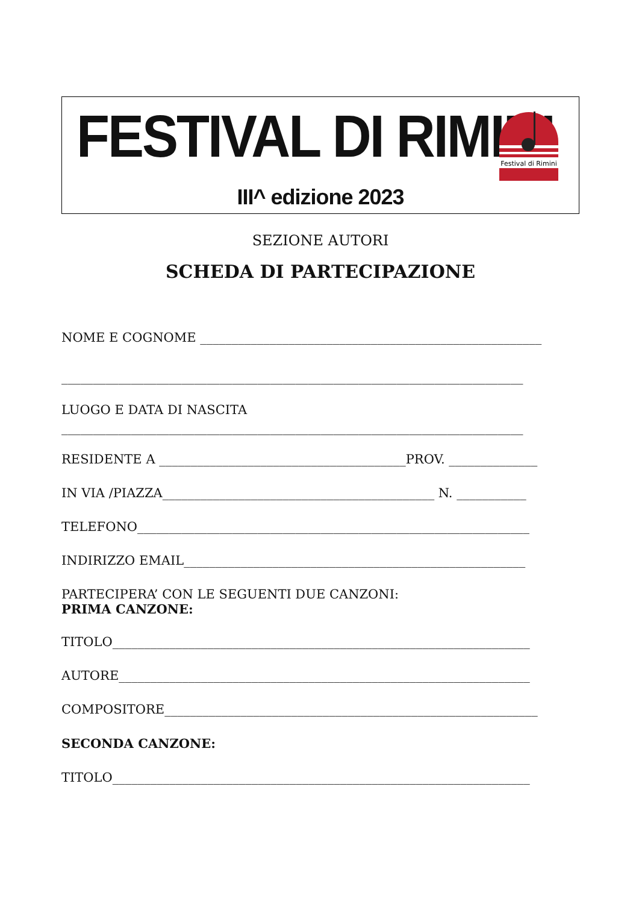FESTIVAL DI RIMINI
Festival di Rimini
III^ edizione 2023
SEZIONE AUTORI
SCHEDA DI PARTECIPAZIONE
NOME E COGNOME ______________________________________________________
_________________________________________________________________________
LUOGO E DATA DI NASCITA
_________________________________________________________________________
RESIDENTE A _______________________________________PROV. ______________
IN VIA /PIAZZA___________________________________________ N. ___________
TELEFONO______________________________________________________________
INDIRIZZO EMAIL______________________________________________________
PARTECIPERA’ CON LE SEGUENTI DUE CANZONI:
PRIMA CANZONE:
TITOLO__________________________________________________________________
AUTORE_________________________________________________________________
COMPOSITORE___________________________________________________________
SECONDA CANZONE:
TITOLO__________________________________________________________________